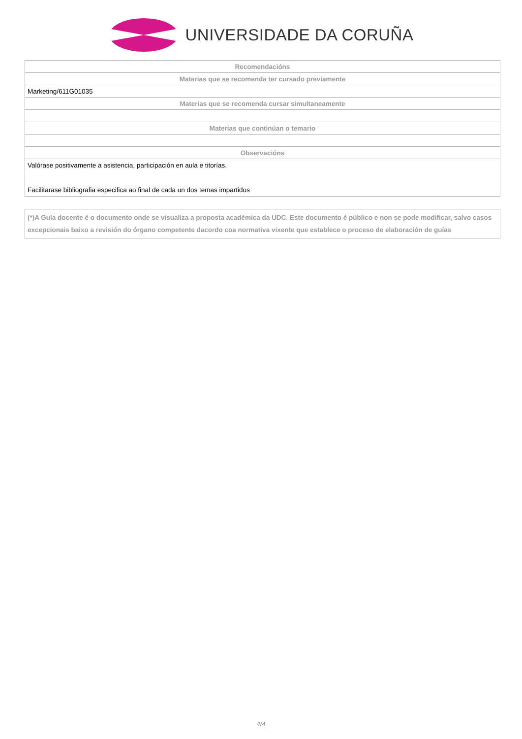UNIVERSIDADE DA CORUÑA
| Recomendacións |
| --- |
| Materias que se recomenda ter cursado previamente |
| Marketing/611G01035 |
| Materias que se recomenda cursar simultaneamente |
| Materias que continúan o temario |
| Observacións |
| Valórase positivamente a asistencia, participación en aula e titorías. Facilitarase bibliografia especifica ao final de cada un dos temas impartidos |
(*)A Guía docente é o documento onde se visualiza a proposta académica da UDC. Este documento é público e non se pode modificar, salvo casos excepcionais baixo a revisión do órgano competente dacordo coa normativa vixente que establece o proceso de elaboración de guías
4/4